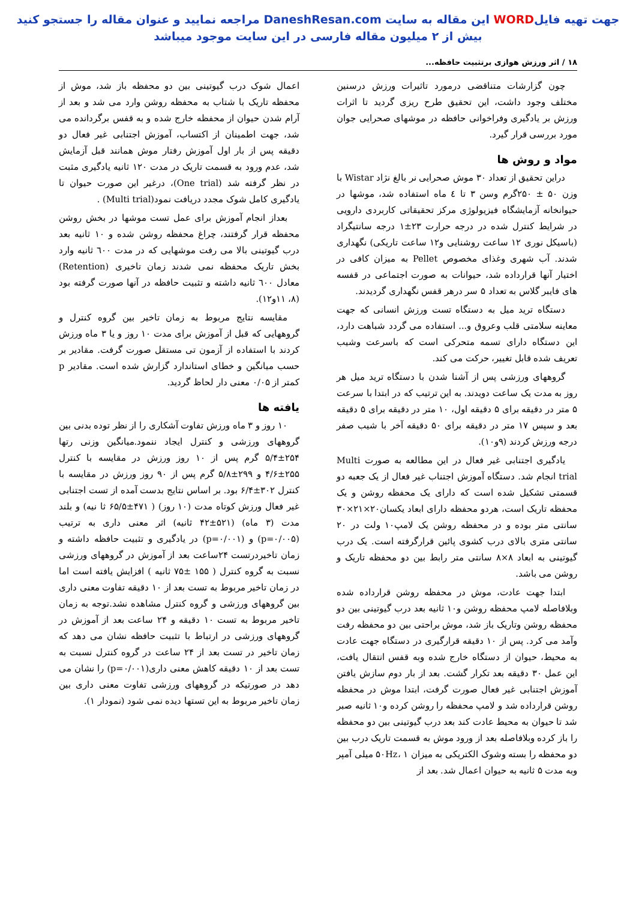جهت تهیه فایلWORD این مقاله به سایت DaneshResan.com مراجعه نمایید و عنوان مقاله را جستجو کنید
بیش از ۲ میلیون مقاله فارسی در این سایت موجود میباشد
۱۸ / اثر ورزش هوازی برتثبیت حافظه...
چون گزارشات متناقضی درمورد تاثیرات ورزش درسنین مختلف وجود داشت، این تحقیق طرح ریزی گردید تا اثرات ورزش بر یادگیری وفراخوانی حافظه در موشهای صحرایی جوان مورد بررسی قرار گیرد.
مواد و روش ها
دراین تحقیق از تعداد ۳۰ موش صحرایی نر بالغ نژاد Wistar با وزن ۵۰ ± ۲۵۰گرم وسن ۳ تا ٤ ماه استفاده شد، موشها در حیوانخانه آزمایشگاه فیزیولوژی مرکز تحقیقاتی کاربردی دارویی در شرایط کنترل شده در درجه حرارت ۲۳±۱ درجه سانتیگراد (باسیکل نوری ۱۲ ساعت روشنایی و۱۲ ساعت تاریکی) نگهداری شدند. آب شهری وغذای مخصوص Pellet به میزان کافی در اختیار آنها قرارداده شد، حیوانات به صورت اجتماعی در قفسه های فایبر گلاس به تعداد ۵ سر درهر قفس نگهداری گردیدند.
دستگاه ترید میل به دستگاه تست ورزش انسانی که جهت معاینه سلامتی قلب وعروق و... استفاده می گردد شباهت دارد، این دستگاه دارای تسمه متحرکی است که باسرعت وشیب تعریف شده قابل تغییر، حرکت می کند.
گروههای ورزشی پس از آشنا شدن با دستگاه ترید میل هر روز به مدت یک ساعت دویدند. به این ترتیب که در ابتدا با سرعت ۵ متر در دقیقه برای ۵ دقیقه اول، ۱۰ متر در دقیقه برای ۵ دقیقه بعد و سپس ۱۷ متر در دقیقه برای ۵۰ دقیقه آخر با شیب صفر درجه ورزش کردند (۹و۱۰).
یادگیری اجتنابی غیر فعال در این مطالعه به صورت Multi trial انجام شد. دستگاه آموزش اجتناب غیر فعال از یک جعبه دو قسمتی تشکیل شده است که دارای یک محفظه روشن و یک محفظه تاریک است، هردو محفظه دارای ابعاد یکسان۲۰×۲۱×۳۰ سانتی متر بوده و در محفظه روشن یک لامپ۱۰ ولت در ۲۰ سانتی متری بالای درب کشوی پائین قرارگرفته است. یک درب گیوتینی به ابعاد ۸×۸ سانتی متر رابط بین دو محفظه تاریک و روشن می باشد.
ابتدا جهت عادت، موش در محفظه روشن قرارداده شده وبلافاصله لامپ محفظه روشن و۱۰ ثانیه بعد درب گیوتینی بین دو محفظه روشن وتاریک باز شد، موش براحتی بین دو محفظه رفت وآمد می کرد. پس از ۱۰ دقیقه قرارگیری در دستگاه جهت عادت به محیط، حیوان از دستگاه خارج شده وبه قفس انتقال یافت، این عمل ۳۰ دقیقه بعد تکرار گشت. بعد از بار دوم سازش یافتن آموزش اجتنابی غیر فعال صورت گرفت، ابتدا موش در محفظه روشن قرارداده شد و لامپ محفظه را روشن کرده و۱۰ ثانیه صبر شد تا حیوان به محیط عادت کند بعد درب گیوتینی بین دو محفظه را باز کرده وبلافاصله بعد از ورود موش به قسمت تاریک درب بین دو محفظه را بسته وشوک الکتریکی به میزان ۵۰Hz، ۱ میلی آمپر وبه مدت ۵ ثانیه به حیوان اعمال شد. بعد از
اعمال شوک درب گیوتینی بین دو محفظه باز شد، موش از محفظه تاریک با شتاب به محفظه روشن وارد می شد و بعد از آرام شدن حیوان از محفظه خارج شده و به قفس برگردانده می شد، جهت اطمینان از اکتساب، آموزش اجتنابی غیر فعال دو دقیقه پس از بار اول آموزش رفتار موش همانند قبل آزمایش شد، عدم ورود به قسمت تاریک در مدت ۱۲۰ ثانیه یادگیری مثبت در نظر گرفته شد (One trial)، درغیر این صورت حیوان تا یادگیری کامل شوک مجدد دریافت نمود(Multi trial) .
بعداز انجام آموزش برای عمل تست موشها در بخش روشن محفظه قرار گرفتند، چراغ محفظه روشن شده و ۱۰ ثانیه بعد درب گیوتینی بالا می رفت موشهایی که در مدت ٦۰۰ ثانیه وارد بخش تاریک محفظه نمی شدند زمان تاخیری (Retention) معادل ٦۰۰ ثانیه داشته و تثبیت حافظه در آنها صورت گرفته بود (۸، ۱۱و۱۲).
مقایسه نتایج مربوط به زمان تاخیر بین گروه کنترل و گروههایی که قبل از آموزش برای مدت ۱۰ روز و یا ۳ ماه ورزش کردند با استفاده از آزمون تی مستقل صورت گرفت. مقادیر بر حسب میانگین و خطای استاندارد گزارش شده است. مقادیر p کمتر از ۰/۰۵ معنی دار لحاظ گردید.
یافته ها
۱۰ روز و ۳ ماه ورزش تفاوت آشکاری را از نظر توده بدنی بین گروههای ورزشی و کنترل ایجاد ننمود.میانگین وزنی رتها ۲۵۴±۵/۴ گرم پس از ۱۰ روز ورزش در مقایسه با کنترل ۲۵۵±۴/۶ و ۲۹۹±۵/۸ گرم پس از ۹۰ روز ورزش در مقایسه با کنترل ۳۰۲±۶/۴ بود. بر اساس نتایج بدست آمده از تست اجتنابی غیر فعال ورزش کوتاه مدت (۱۰ روز) ( ۴۷۱±۶۵/۵ ثا نیه) و بلند مدت (۳ ماه) (۵۲۱±۴۲ ثانیه) اثر معنی داری به ترتیب (p=۰/۰۰۵) و (p=۰/۰۰۱) در یادگیری و تثبیت حافظه داشته و زمان تاخیردرتست ۲۴ساعت بعد از آموزش در گروههای ورزشی نسبت به گروه کنترل ( ۱۵۵ ±۷۵ ثانیه ) افزایش یافته است اما در زمان تاخیر مربوط به تست بعد از ۱۰ دقیقه تفاوت معنی داری بین گروههای ورزشی و گروه کنترل مشاهده نشد.توجه به زمان تاخیر مربوط به تست ۱۰ دقیقه و ۲۴ ساعت بعد از آموزش در گروههای ورزشی در ارتباط با تثبیت حافظه نشان می دهد که زمان تاخیر در تست بعد از ۲۴ ساعت در گروه کنترل نسبت به تست بعد از ۱۰ دقیقه کاهش معنی داری(p=۰/۰۰۱) را نشان می دهد در صورتیکه در گروههای ورزشی تفاوت معنی داری بین زمان تاخیر مربوط به این تستها دیده نمی شود (نمودار ۱).